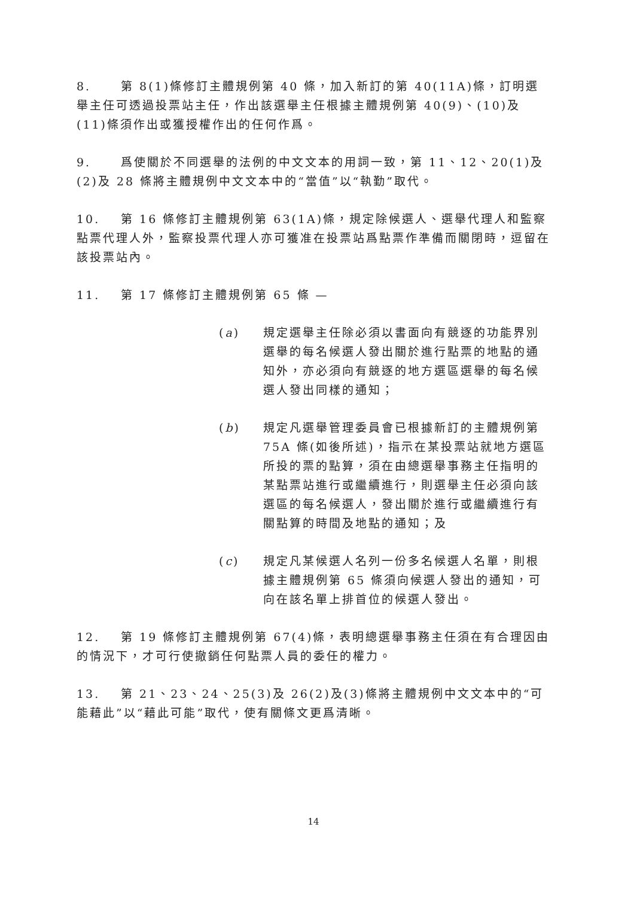8. 第 8(1)條修訂主體規例第 40 條，加入新訂的第 40(11A)條，訂明選舉主任可透過投票站主任，作出該選舉主任根據主體規例第 40(9)、(10)及(11)條須作出或獲授權作出的任何作爲。
9. 爲使關於不同選舉的法例的中文文本的用詞一致，第 11、12、20(1)及(2)及 28 條將主體規例中文文本中的“當值”以“執勤”取代。
10. 第 16 條修訂主體規例第 63(1A)條，規定除候選人、選舉代理人和監察點票代理人外，監察投票代理人亦可獲准在投票站爲點票作準備而關閉時，逗留在該投票站內。
11. 第 17 條修訂主體規例第 65 條 —
(a) 規定選舉主任除必須以書面向有競逐的功能界別選舉的每名候選人發出關於進行點票的地點的通知外，亦必須向有競逐的地方選區選舉的每名候選人發出同樣的通知；
(b) 規定凡選舉管理委員會已根據新訂的主體規例第 75A 條(如後所述)，指示在某投票站就地方選區所投的票的點算，須在由總選舉事務主任指明的某點票站進行或繼續進行，則選舉主任必須向該選區的每名候選人，發出關於進行或繼續進行有關點算的時間及地點的通知；及
(c) 規定凡某候選人名列一份多名候選人名單，則根據主體規例第 65 條須向候選人發出的通知，可向在該名單上排首位的候選人發出。
12. 第 19 條修訂主體規例第 67(4)條，表明總選舉事務主任須在有合理因由的情況下，才可行使撤銷任何點票人員的委任的權力。
13. 第 21、23、24、25(3)及 26(2)及(3)條將主體規例中文文本中的“可能藉此”以“藉此可能”取代，使有關條文更爲清晰。
14